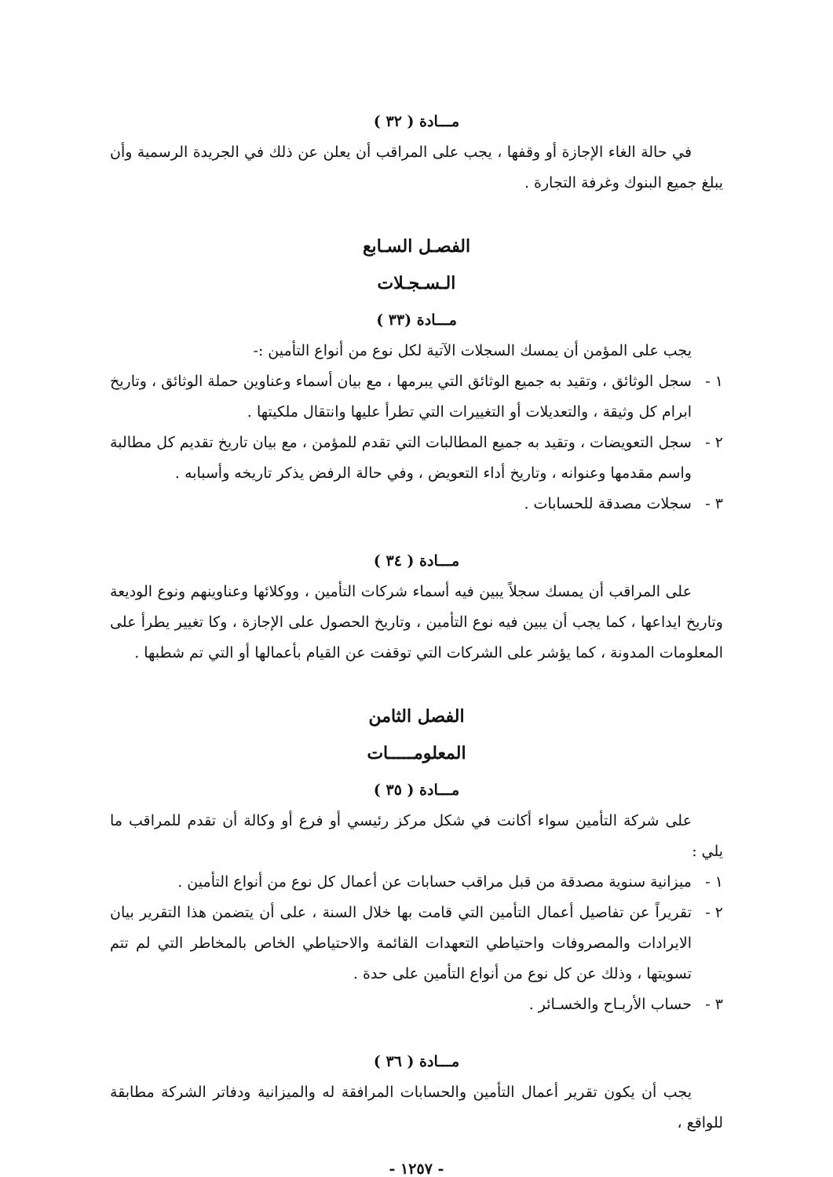مـــادة ( ٣٢ )
في حالة الغاء الإجازة أو وقفها ، يجب على المراقب أن يعلن عن ذلك في الجريدة الرسمية وأن يبلغ جميع البنوك وغرفة التجارة .
الفصـل السـابع
الـسـجـلات
مـــادة (٣٣ )
يجب على المؤمن أن يمسك السجلات الآتية لكل نوع من أنواع التأمين :-
١ - سجل الوثائق ، وتقيد به جميع الوثائق التي يبرمها ، مع بيان أسماء وعناوين حملة الوثائق ، وتاريخ ابرام كل وثيقة ، والتعديلات أو التغييرات التي تطرأ عليها وانتقال ملكيتها .
٢ - سجل التعويضات ، وتقيد به جميع المطالبات التي تقدم للمؤمن ، مع بيان تاريخ تقديم كل مطالبة واسم مقدمها وعنوانه ، وتاريخ أداء التعويض ، وفي حالة الرفض يذكر تاريخه وأسبابه .
٣ - سجلات مصدقة للحسابات .
مـــادة ( ٣٤ )
على المراقب أن يمسك سجلاً يبين فيه أسماء شركات التأمين ، ووكلائها وعناوينهم ونوع الوديعة وتاريخ ايداعها ، كما يجب أن يبين فيه نوع التأمين ، وتاريخ الحصول على الإجازة ، وكا تغيير يطرأ على المعلومات المدونة ، كما يؤشر على الشركات التي توقفت عن القيام بأعمالها أو التي تم شطبها .
الفصل الثامن
المعلومـــــات
مـــادة ( ٣٥ )
على شركة التأمين سواء أكانت في شكل مركز رئيسي أو فرع أو وكالة أن تقدم للمراقب ما يلي :
١ - ميزانية سنوية مصدقة من قبل مراقب حسابات عن أعمال كل نوع من أنواع التأمين .
٢ - تقريراً عن تفاصيل أعمال التأمين التي قامت بها خلال السنة ، على أن يتضمن هذا التقرير بيان الايرادات والمصروفات واحتياطي التعهدات القائمة والاحتياطي الخاص بالمخاطر التي لم تتم تسويتها ، وذلك عن كل نوع من أنواع التأمين على حدة .
٣ - حساب الأربـاح والخسـائر .
مـــادة ( ٣٦ )
يجب أن يكون تقرير أعمال التأمين والحسابات المرافقة له والميزانية ودفاتر الشركة مطابقة للواقع ،
- ١٢٥٧ -